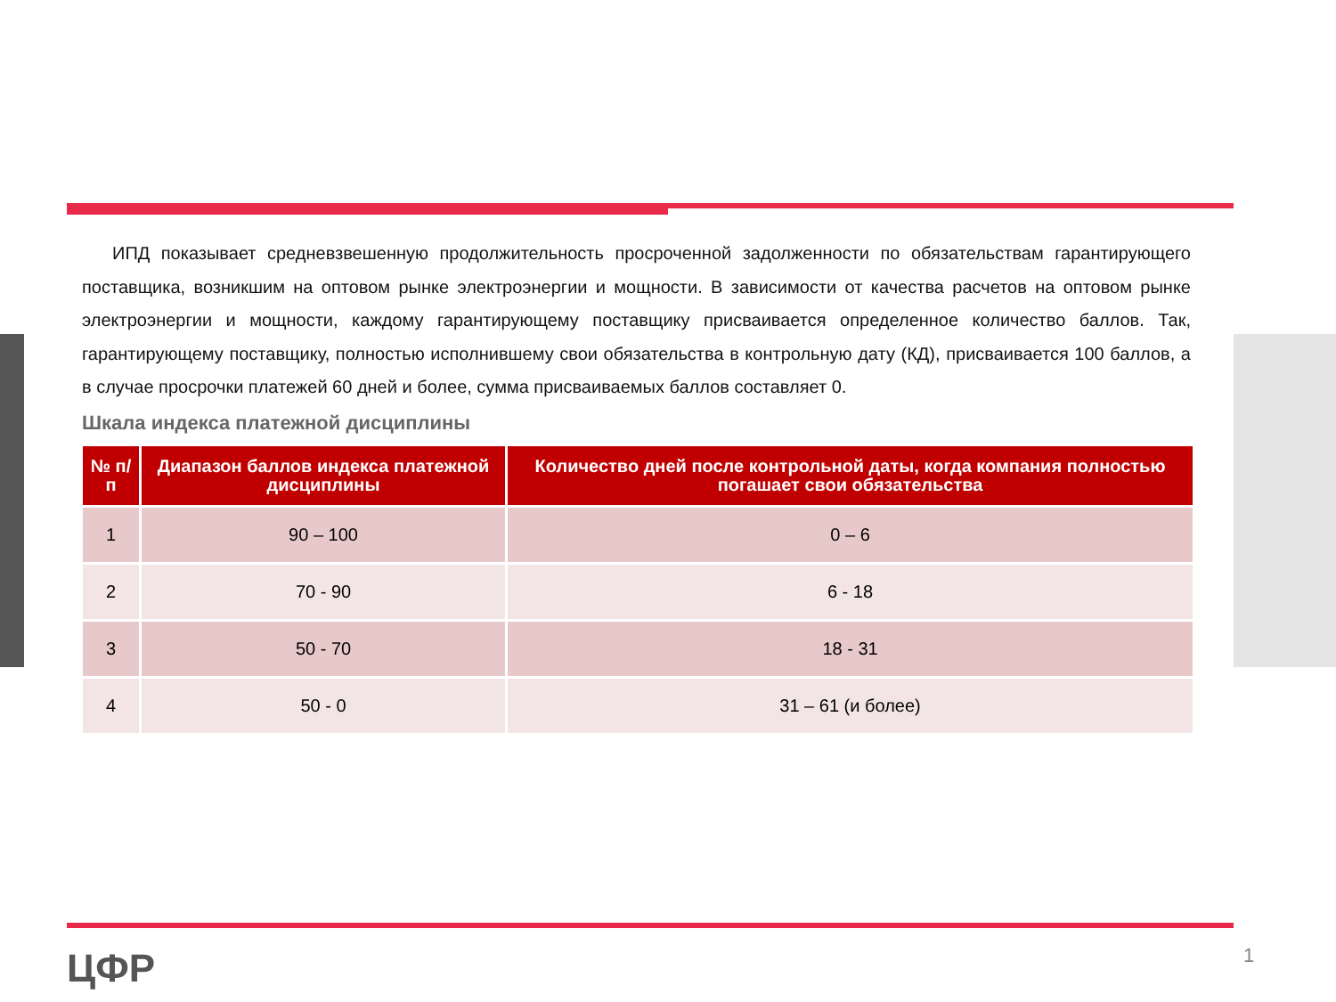ИПД показывает средневзвешенную продолжительность просроченной задолженности по обязательствам гарантирующего поставщика, возникшим на оптовом рынке электроэнергии и мощности. В зависимости от качества расчетов на оптовом рынке электроэнергии и мощности, каждому гарантирующему поставщику присваивается определенное количество баллов. Так, гарантирующему поставщику, полностью исполнившему свои обязательства в контрольную дату (КД), присваивается 100 баллов, а в случае просрочки платежей 60 дней и более, сумма присваиваемых баллов составляет 0.
Шкала индекса платежной дисциплины
| № п/п | Диапазон баллов индекса платежной дисциплины | Количество дней после контрольной даты, когда компания полностью погашает свои обязательства |
| --- | --- | --- |
| 1 | 90 – 100 | 0 – 6 |
| 2 | 70 - 90 | 6 - 18 |
| 3 | 50 - 70 | 18 - 31 |
| 4 | 50 - 0 | 31 – 61 (и более) |
ЦФР 1